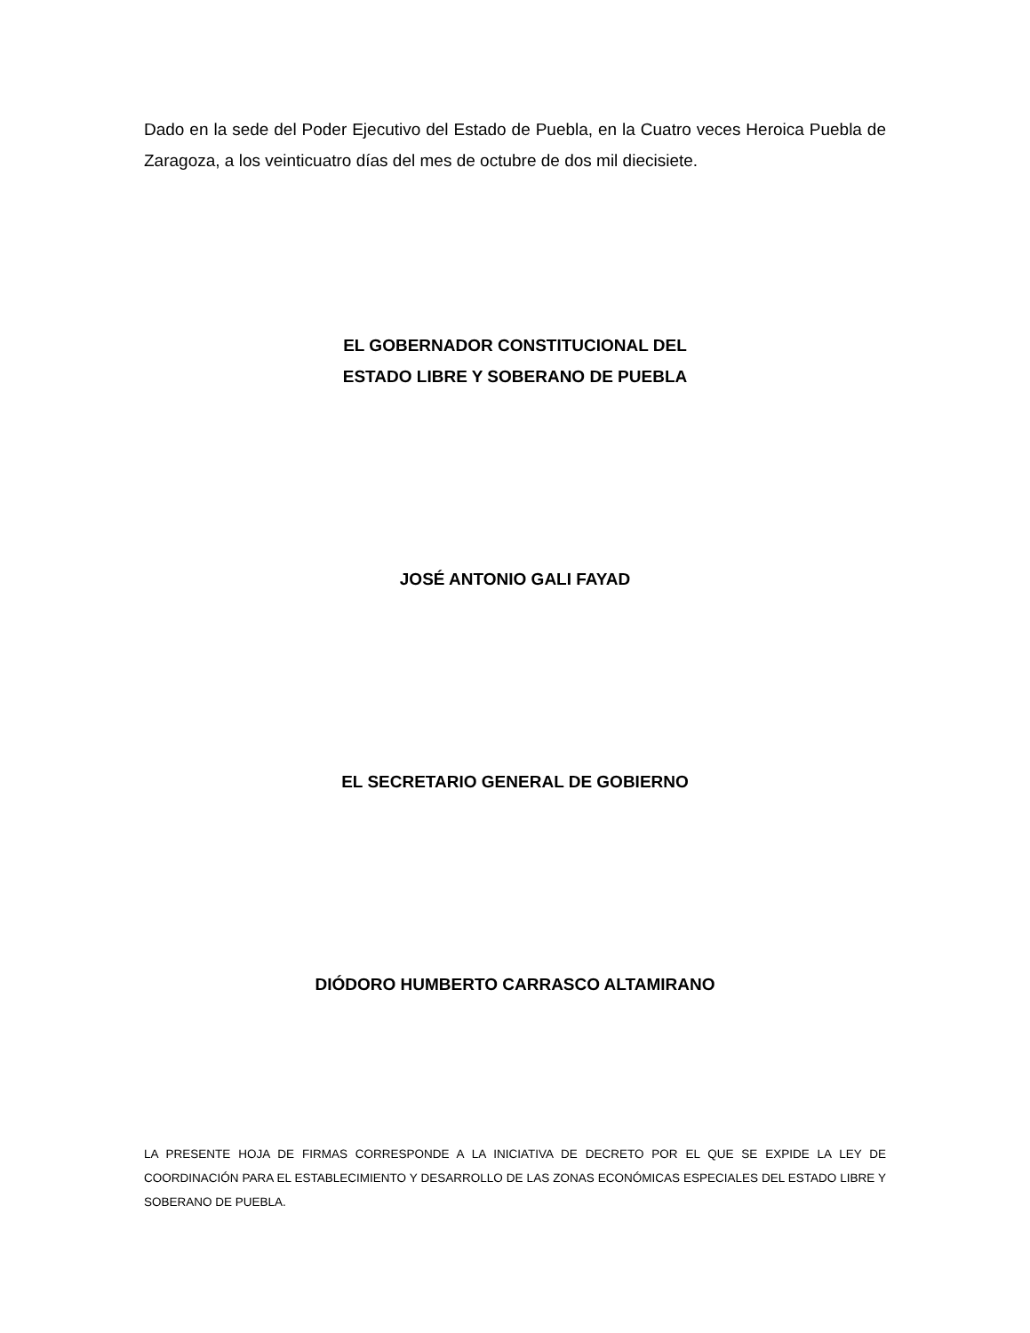Dado en la sede del Poder Ejecutivo del Estado de Puebla, en la Cuatro veces Heroica Puebla de Zaragoza, a los veinticuatro días del mes de octubre de dos mil diecisiete.
EL GOBERNADOR CONSTITUCIONAL DEL
ESTADO LIBRE Y SOBERANO DE PUEBLA
JOSÉ ANTONIO GALI FAYAD
EL SECRETARIO GENERAL DE GOBIERNO
DIÓDORO HUMBERTO CARRASCO ALTAMIRANO
LA PRESENTE HOJA DE FIRMAS CORRESPONDE A LA INICIATIVA DE DECRETO POR EL QUE SE EXPIDE LA LEY DE COORDINACIÓN PARA EL ESTABLECIMIENTO Y DESARROLLO DE LAS ZONAS ECONÓMICAS ESPECIALES DEL ESTADO LIBRE Y SOBERANO DE PUEBLA.